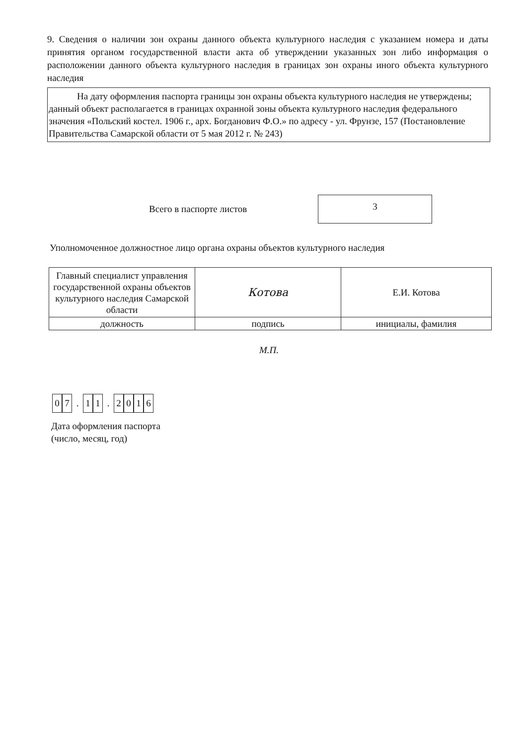9. Сведения о наличии зон охраны данного объекта культурного наследия с указанием номера и даты принятия органом государственной власти акта об утверждении указанных зон либо информация о расположении данного объекта культурного наследия в границах зон охраны иного объекта культурного наследия
На дату оформления паспорта границы зон охраны объекта культурного наследия не утверждены; данный объект располагается в границах охранной зоны объекта культурного наследия федерального значения «Польский костел. 1906 г., арх. Богданович Ф.О.» по адресу - ул. Фрунзе, 157 (Постановление Правительства Самарской области от 5 мая 2012 г. № 243)
Всего в паспорте листов
3
Уполномоченное должностное лицо органа охраны объектов культурного наследия
| Главный специалист управления государственной охраны объектов культурного наследия Самарской области | Котова | Е.И. Котова |
| должность | подпись | инициалы, фамилия |
М.П.
0 7. 1 1. 2016
Дата оформления паспорта
(число, месяц, год)